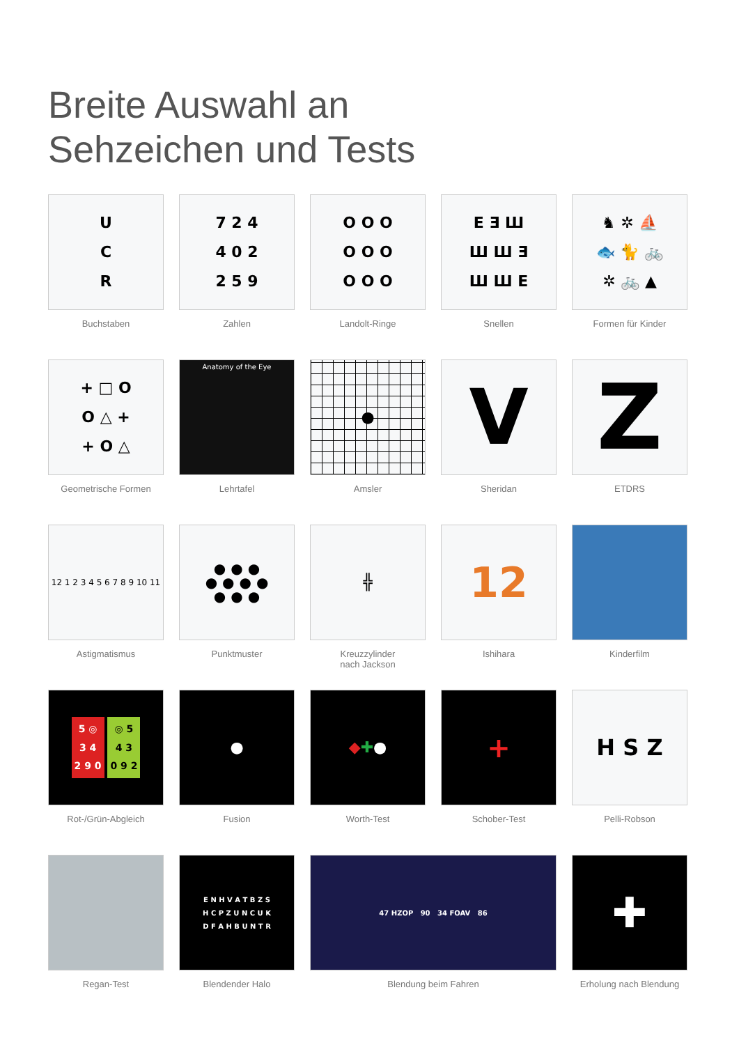Breite Auswahl an
Sehzeichen und Tests
U
C
R
Buchstaben
7 2 4
4 0 2
2 5 9
Zahlen
O O O
O O O
O O O
Landolt-Ringe
E Ǝ Ш
Ш Ш Ǝ
Ш Ш E
Snellen
♞ ✲ ⛵
🐟 🐈 🚲
✲ 🚲 ▲
Formen für Kinder
+ □ O
O △ +
+ O △
Geometrische Formen
Anatomy of the Eye
Lehrtafel
●
Amsler
V
Sheridan
Z
ETDRS
12 1 2 3 4 5 6 7 8 9 10 11
Astigmatismus
● ● ●
● ● ● ●
● ● ●
Punktmuster
╬
Kreuzzylinder
nach Jackson
12
Ishihara
Kinderfilm
5 ◎
3 4
2 9 0 ◎ 5
4 3
0 9 2
Rot-/Grün-Abgleich
●
Fusion
◆ ✚ ●
Worth-Test
+
Schober-Test
H S Z
Pelli-Robson
Regan-Test
E N H V A T B Z S
H C P Z U N C U K
D F A H B U N T R
Blendender Halo
47 HZOP 90 34 FOAV 86
Blendung beim Fahren
✚
Erholung nach Blendung